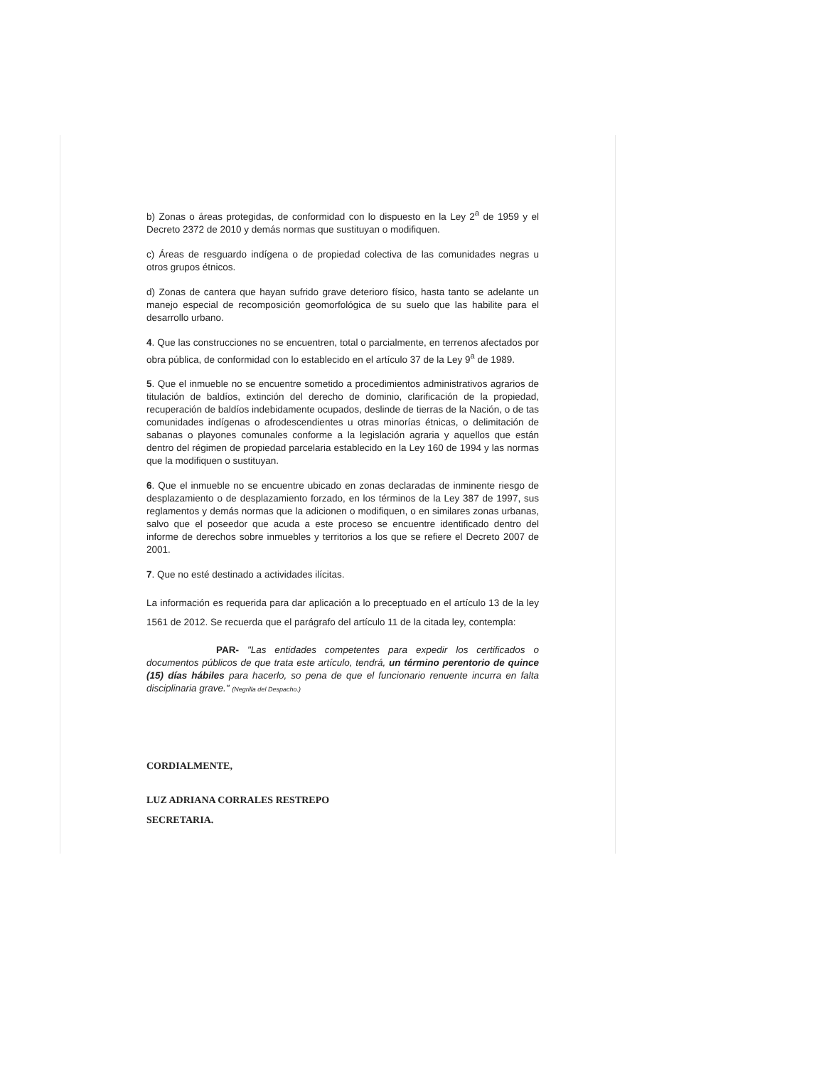b) Zonas o áreas protegidas, de conformidad con lo dispuesto en la Ley 2<sup>a</sup> de 1959 y el Decreto 2372 de 2010 y demás normas que sustituyan o modifiquen.
c) Áreas de resguardo indígena o de propiedad colectiva de las comunidades negras u otros grupos étnicos.
d) Zonas de cantera que hayan sufrido grave deterioro físico, hasta tanto se adelante un manejo especial de recomposición geomorfológica de su suelo que las habilite para el desarrollo urbano.
4. Que las construcciones no se encuentren, total o parcialmente, en terrenos afectados por obra pública, de conformidad con lo establecido en el artículo 37 de la Ley 9<sup>a</sup> de 1989.
5. Que el inmueble no se encuentre sometido a procedimientos administrativos agrarios de titulación de baldíos, extinción del derecho de dominio, clarificación de la propiedad, recuperación de baldíos indebidamente ocupados, deslinde de tierras de la Nación, o de tas comunidades indígenas o afrodescendientes u otras minorías étnicas, o delimitación de sabanas o playones comunales conforme a la legislación agraria y aquellos que están dentro del régimen de propiedad parcelaria establecido en la Ley 160 de 1994 y las normas que la modifiquen o sustituyan.
6. Que el inmueble no se encuentre ubicado en zonas declaradas de inminente riesgo de desplazamiento o de desplazamiento forzado, en los términos de la Ley 387 de 1997, sus reglamentos y demás normas que la adicionen o modifiquen, o en similares zonas urbanas, salvo que el poseedor que acuda a este proceso se encuentre identificado dentro del informe de derechos sobre inmuebles y territorios a los que se refiere el Decreto 2007 de 2001.
7. Que no esté destinado a actividades ilícitas.
La información es requerida para dar aplicación a lo preceptuado en el artículo 13 de la ley 1561 de 2012. Se recuerda que el parágrafo del artículo 11 de la citada ley, contempla:
PAR- "Las entidades competentes para expedir los certificados o documentos públicos de que trata este artículo, tendrá, un término perentorio de quince (15) días hábiles para hacerlo, so pena de que el funcionario renuente incurra en falta disciplinaria grave." (Negrilla del Despacho.)
CORDIALMENTE,
LUZ ADRIANA CORRALES RESTREPO
SECRETARIA.